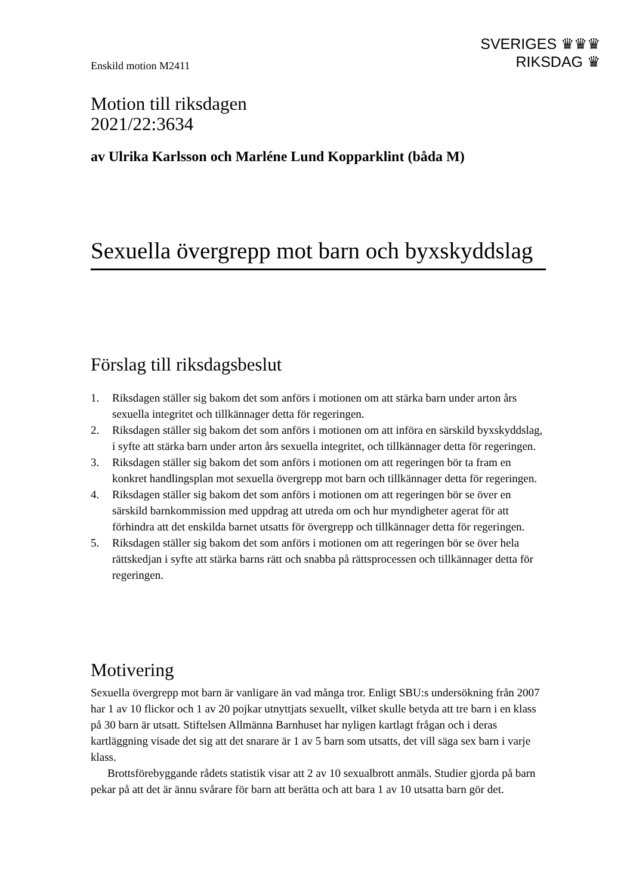Enskild motion M2411
SVERIGES ♛♛♛
RIKSDAG ♛
Motion till riksdagen
2021/22:3634
av Ulrika Karlsson och Marléne Lund Kopparklint (båda M)
Sexuella övergrepp mot barn och byxskyddslag
Förslag till riksdagsbeslut
1. Riksdagen ställer sig bakom det som anförs i motionen om att stärka barn under arton års sexuella integritet och tillkännager detta för regeringen.
2. Riksdagen ställer sig bakom det som anförs i motionen om att införa en särskild byxskyddslag, i syfte att stärka barn under arton års sexuella integritet, och tillkännager detta för regeringen.
3. Riksdagen ställer sig bakom det som anförs i motionen om att regeringen bör ta fram en konkret handlingsplan mot sexuella övergrepp mot barn och tillkännager detta för regeringen.
4. Riksdagen ställer sig bakom det som anförs i motionen om att regeringen bör se över en särskild barnkommission med uppdrag att utreda om och hur myndigheter agerat för att förhindra att det enskilda barnet utsatts för övergrepp och tillkännager detta för regeringen.
5. Riksdagen ställer sig bakom det som anförs i motionen om att regeringen bör se över hela rättskedjan i syfte att stärka barns rätt och snabba på rättsprocessen och tillkännager detta för regeringen.
Motivering
Sexuella övergrepp mot barn är vanligare än vad många tror. Enligt SBU:s under­sökning från 2007 har 1 av 10 flickor och 1 av 20 pojkar utnyttjats sexuellt, vilket skulle betyda att tre barn i en klass på 30 barn är utsatt. Stiftelsen Allmänna Barnhuset har nyligen kartlagt frågan och i deras kartläggning visade det sig att det snarare är 1 av 5 barn som utsatts, det vill säga sex barn i varje klass.
Brottsförebyggande rådets statistik visar att 2 av 10 sexualbrott anmäls. Studier gjorda på barn pekar på att det är ännu svårare för barn att berätta och att bara 1 av 10 utsatta barn gör det.